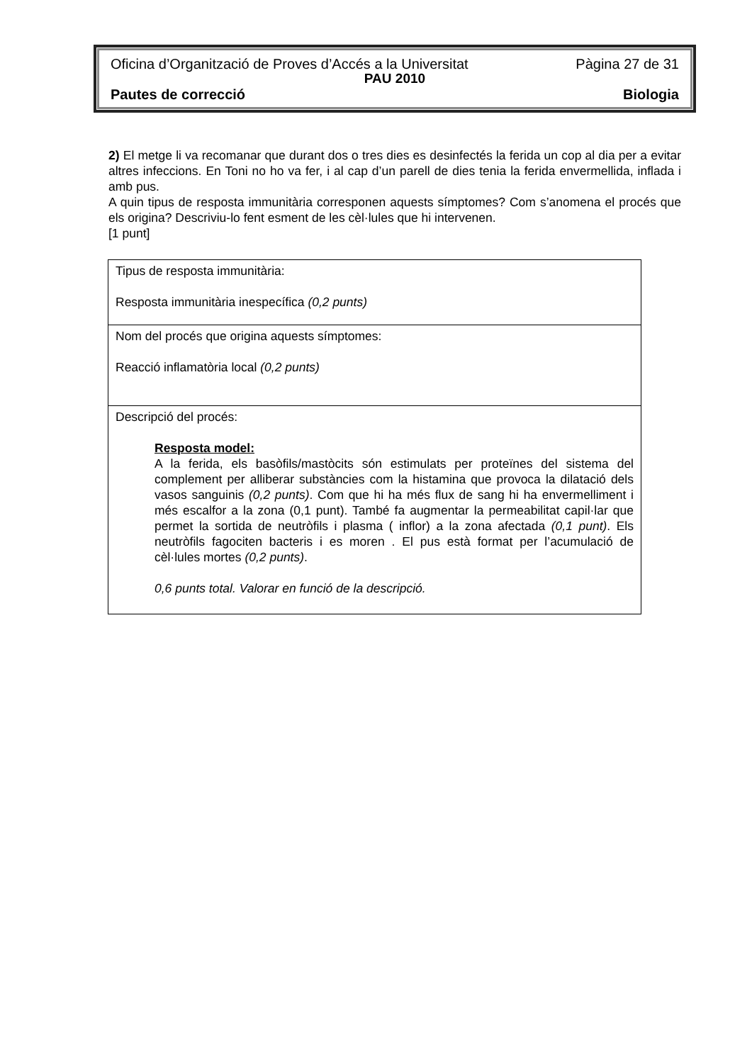Oficina d’Organització de Proves d’Accés a la Universitat Pàgina 27 de 31
PAU 2010
Pautes de correcció Biologia
2) El metge li va recomanar que durant dos o tres dies es desinfectés la ferida un cop al dia per a evitar altres infeccions. En Toni no ho va fer, i al cap d’un parell de dies tenia la ferida envermellida, inflada i amb pus.
A quin tipus de resposta immunitària corresponen aquests símptomes? Com s’anomena el procés que els origina? Descriviu-lo fent esment de les cèl·lules que hi intervenen.
[1 punt]
| Tipus de resposta immunitària: Resposta immunitària inespecífica (0,2 punts) |
| Nom del procés que origina aquests símptomes: Reacció inflamatòria local (0,2 punts) |
| Descripció del procés: Resposta model: A la ferida, els basòfils/mastòcits són estimulats per proteïnes del sistema del complement per alliberar substàncies com la histamina que provoca la dilatació dels vasos sanguinis (0,2 punts) . Com que hi ha més flux de sang hi ha envermelliment i més escalfor a la zona (0,1 punt). També fa augmentar la permeabilitat capil·lar que permet la sortida de neutròfils i plasma ( inflor) a la zona afectada (0,1 punt) . Els neutròfils fagociten bacteris i es moren . El pus està format per l’acumulació de cèl·lules mortes (0,2 punts) . 0,6 punts total. Valorar en funció de la descripció. |